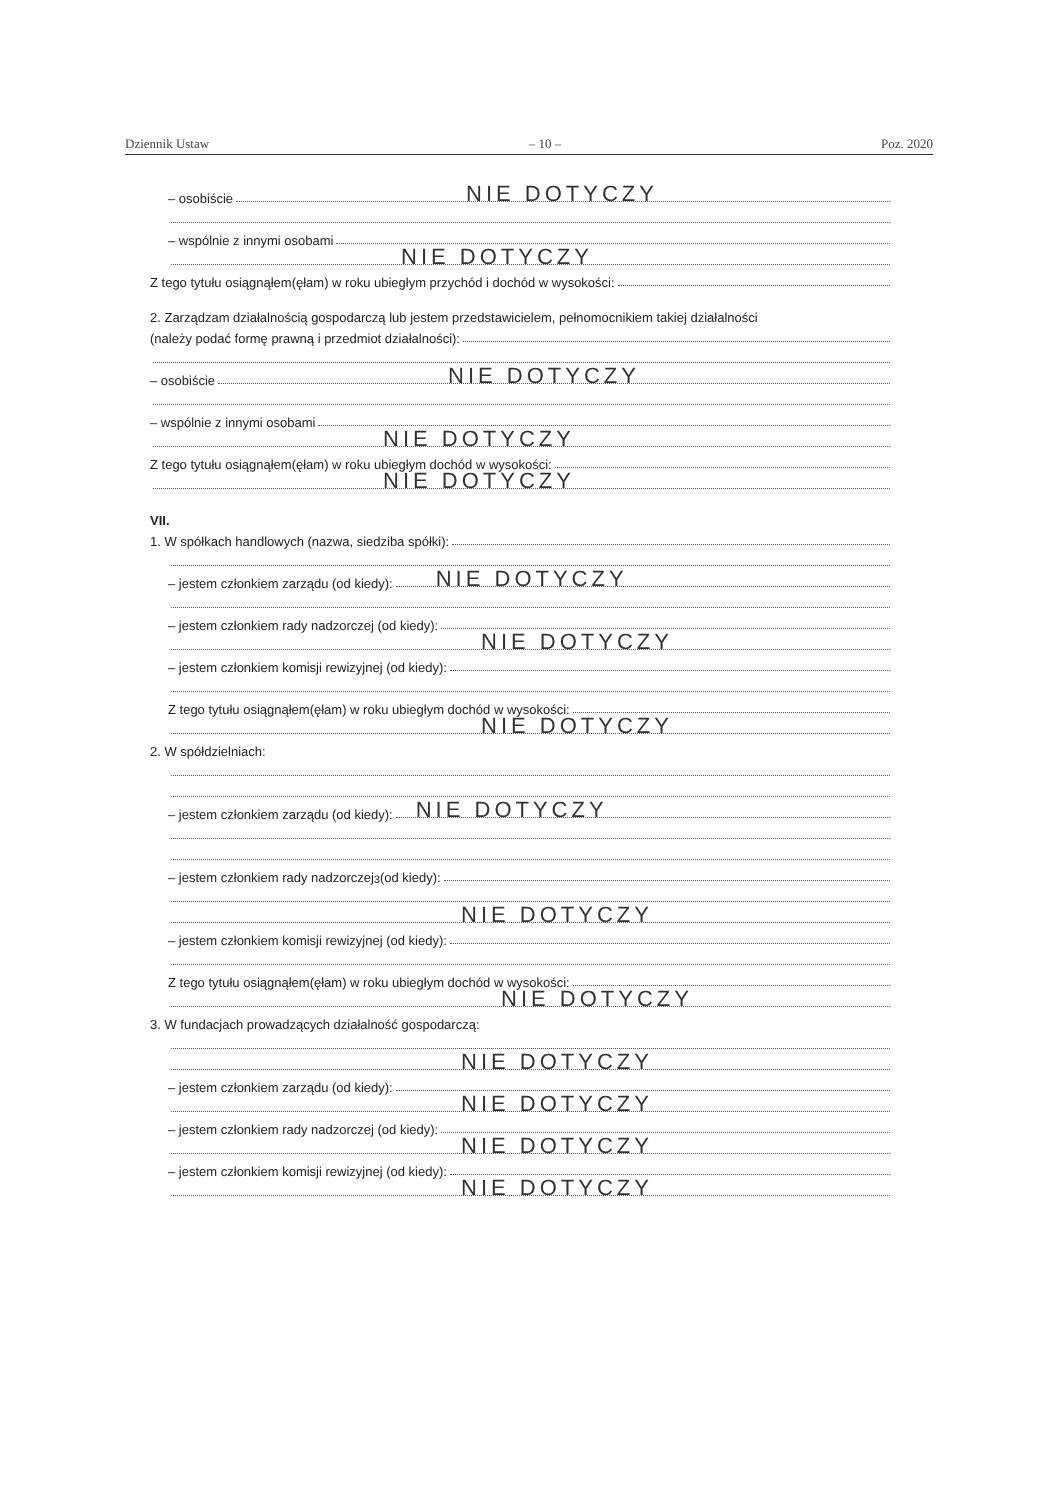Dziennik Ustaw – 10 – Poz. 2020
– osobiście
NIE DOTYCZY
– wspólnie z innymi osobami
NIE DOTYCZY
Z tego tytułu osiągnąłem(ęłam) w roku ubiegłym przychód i dochód w wysokości:
2. Zarządzam działalnością gospodarczą lub jestem przedstawicielem, pełnomocnikiem takiej działalności
(należy podać formę prawną i przedmiot działalności):
– osobiście
NIE DOTYCZY
– wspólnie z innymi osobami
NIE DOTYCZY
Z tego tytułu osiągnąłem(ęłam) w roku ubiegłym dochód w wysokości:
NIE DOTYCZY
VII.
1. W spółkach handlowych (nazwa, siedziba spółki):
– jestem członkiem zarządu (od kiedy):
NIE DOTYCZY
– jestem członkiem rady nadzorczej (od kiedy):
NIE DOTYCZY
– jestem członkiem komisji rewizyjnej (od kiedy):
Z tego tytułu osiągnąłem(ęłam) w roku ubiegłym dochód w wysokości:
NIE DOTYCZY
2. W spółdzielniach:
– jestem członkiem zarządu (od kiedy):
NIE DOTYCZY
– jestem członkiem rady nadzorczej<sup>3</sup> (od kiedy):
NIE DOTYCZY
– jestem członkiem komisji rewizyjnej (od kiedy):
Z tego tytułu osiągnąłem(ęłam) w roku ubiegłym dochód w wysokości:
NIE DOTYCZY
3. W fundacjach prowadzących działalność gospodarczą:
NIE DOTYCZY
– jestem członkiem zarządu (od kiedy):
NIE DOTYCZY
– jestem członkiem rady nadzorczej (od kiedy):
NIE DOTYCZY
– jestem członkiem komisji rewizyjnej (od kiedy):
NIE DOTYCZY